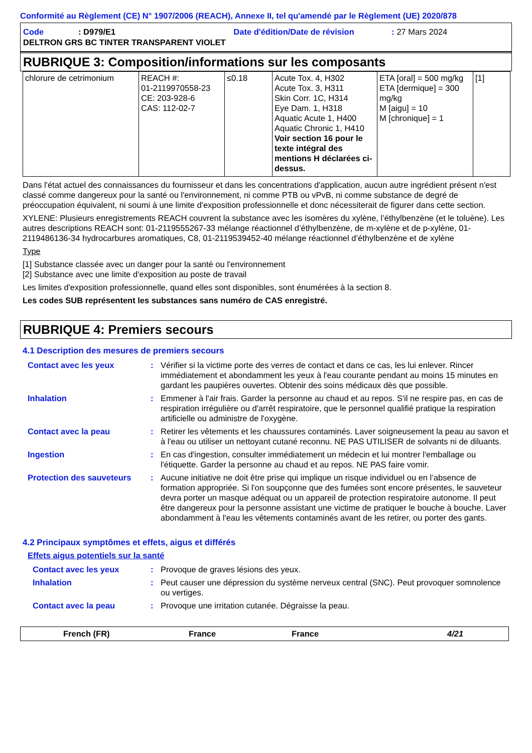Conformité au Règlement (CE) N° 1907/2006 (REACH), Annexe II, tel qu'amendé par le Règlement (UE) 2020/878
Code: D979/E1 Date d'édition/Date de révision: 27 Mars 2024
DELTRON GRS BC TINTER TRANSPARENT VIOLET
RUBRIQUE 3: Composition/informations sur les composants
| chlorure de cetrimonium | REACH #: 01-2119970558-23 CE: 203-928-6 CAS: 112-02-7 | ≤0.18 | Acute Tox. 4, H302 Acute Tox. 3, H311 Skin Corr. 1C, H314 Eye Dam. 1, H318 Aquatic Acute 1, H400 Aquatic Chronic 1, H410 Voir section 16 pour le texte intégral des mentions H déclarées ci-dessus. | ETA [oral] = 500 mg/kg ETA [dermique] = 300 mg/kg M [aigu] = 10 M [chronique] = 1 | [1] |
Dans l'état actuel des connaissances du fournisseur et dans les concentrations d'application, aucun autre ingrédient présent n'est classé comme dangereux pour la santé ou l'environnement, ni comme PTB ou vPvB, ni comme substance de degré de préoccupation équivalent, ni soumi à une limite d'exposition professionnelle et donc nécessiterait de figurer dans cette section.
XYLENE: Plusieurs enregistrements REACH couvrent la substance avec les isomères du xylène, l’éthylbenzène (et le toluène). Les autres descriptions REACH sont: 01-2119555267-33 mélange réactionnel d’éthylbenzène, de m-xylène et de p-xylène, 01-2119486136-34 hydrocarbures aromatiques, C8, 01-2119539452-40 mélange réactionnel d’éthylbenzène et de xylène
Type
[1] Substance classée avec un danger pour la santé ou l'environnement
[2] Substance avec une limite d'exposition au poste de travail
Les limites d'exposition professionnelle, quand elles sont disponibles, sont énumérées à la section 8.
Les codes SUB représentent les substances sans numéro de CAS enregistré.
RUBRIQUE 4: Premiers secours
4.1 Description des mesures de premiers secours
| Contact avec les yeux | : | Vérifier si la victime porte des verres de contact et dans ce cas, les lui enlever. Rincer immédiatement et abondamment les yeux à l'eau courante pendant au moins 15 minutes en gardant les paupières ouvertes. Obtenir des soins médicaux dès que possible. |
| Inhalation | : | Emmener à l'air frais. Garder la personne au chaud et au repos. S'il ne respire pas, en cas de respiration irrégulière ou d'arrêt respiratoire, que le personnel qualifié pratique la respiration artificielle ou administre de l'oxygène. |
| Contact avec la peau | : | Retirer les vêtements et les chaussures contaminés. Laver soigneusement la peau au savon et à l'eau ou utiliser un nettoyant cutané reconnu. NE PAS UTILISER de solvants ni de diluants. |
| Ingestion | : | En cas d'ingestion, consulter immédiatement un médecin et lui montrer l'emballage ou l'étiquette. Garder la personne au chaud et au repos. NE PAS faire vomir. |
| Protection des sauveteurs | : | Aucune initiative ne doit être prise qui implique un risque individuel ou en l’absence de formation appropriée. Si l'on soupçonne que des fumées sont encore présentes, le sauveteur devra porter un masque adéquat ou un appareil de protection respiratoire autonome. Il peut être dangereux pour la personne assistant une victime de pratiquer le bouche à bouche. Laver abondamment à l'eau les vêtements contaminés avant de les retirer, ou porter des gants. |
4.2 Principaux symptômes et effets, aigus et différés
Effets aigus potentiels sur la santé
| Contact avec les yeux | : | Provoque de graves lésions des yeux. |
| Inhalation | : | Peut causer une dépression du système nerveux central (SNC). Peut provoquer somnolence ou vertiges. |
| Contact avec la peau | : | Provoque une irritation cutanée. Dégraisse la peau. |
French (FR) France France 4/21